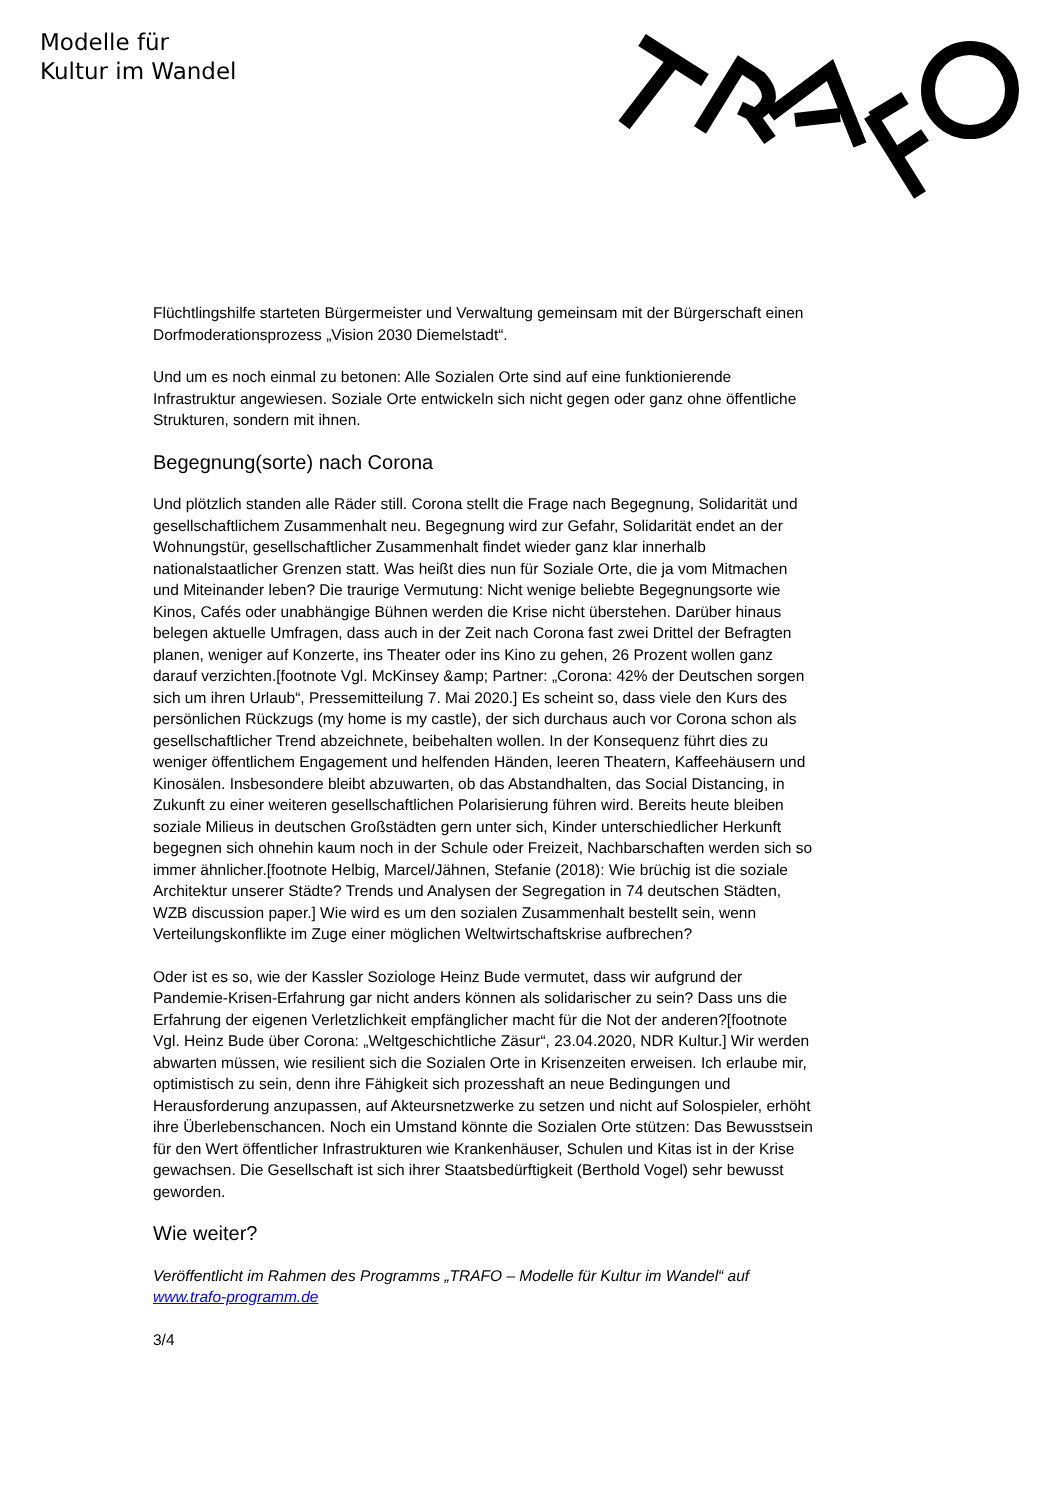Modelle für
Kultur im Wandel
Flüchtlingshilfe starteten Bürgermeister und Verwaltung gemeinsam mit der Bürgerschaft einen Dorfmoderationsprozess „Vision 2030 Diemelstadt“.
Und um es noch einmal zu betonen: Alle Sozialen Orte sind auf eine funktionierende Infrastruktur angewiesen. Soziale Orte entwickeln sich nicht gegen oder ganz ohne öffentliche Strukturen, sondern mit ihnen.
Begegnung(sorte) nach Corona
Und plötzlich standen alle Räder still. Corona stellt die Frage nach Begegnung, Solidarität und gesellschaftlichem Zusammenhalt neu. Begegnung wird zur Gefahr, Solidarität endet an der Wohnungstür, gesellschaftlicher Zusammenhalt findet wieder ganz klar innerhalb nationalstaatlicher Grenzen statt. Was heißt dies nun für Soziale Orte, die ja vom Mitmachen und Miteinander leben? Die traurige Vermutung: Nicht wenige beliebte Begegnungsorte wie Kinos, Cafés oder unabhängige Bühnen werden die Krise nicht überstehen. Darüber hinaus belegen aktuelle Umfragen, dass auch in der Zeit nach Corona fast zwei Drittel der Befragten planen, weniger auf Konzerte, ins Theater oder ins Kino zu gehen, 26 Prozent wollen ganz darauf verzichten.[footnote Vgl. McKinsey &amp; Partner: „Corona: 42% der Deutschen sorgen sich um ihren Urlaub“, Pressemitteilung 7. Mai 2020.] Es scheint so, dass viele den Kurs des persönlichen Rückzugs (my home is my castle), der sich durchaus auch vor Corona schon als gesellschaftlicher Trend abzeichnete, beibehalten wollen. In der Konsequenz führt dies zu weniger öffentlichem Engagement und helfenden Händen, leeren Theatern, Kaffeehäusern und Kinosälen. Insbesondere bleibt abzuwarten, ob das Abstandhalten, das Social Distancing, in Zukunft zu einer weiteren gesellschaftlichen Polarisierung führen wird. Bereits heute bleiben soziale Milieus in deutschen Großstädten gern unter sich, Kinder unterschiedlicher Herkunft begegnen sich ohnehin kaum noch in der Schule oder Freizeit, Nachbarschaften werden sich so immer ähnlicher.[footnote Helbig, Marcel/Jähnen, Stefanie (2018): Wie brüchig ist die soziale Architektur unserer Städte? Trends und Analysen der Segregation in 74 deutschen Städten, WZB discussion paper.] Wie wird es um den sozialen Zusammenhalt bestellt sein, wenn Verteilungskonflikte im Zuge einer möglichen Weltwirtschaftskrise aufbrechen?
Oder ist es so, wie der Kassler Soziologe Heinz Bude vermutet, dass wir aufgrund der Pandemie-Krisen-Erfahrung gar nicht anders können als solidarischer zu sein? Dass uns die Erfahrung der eigenen Verletzlichkeit empfänglicher macht für die Not der anderen?[footnote Vgl. Heinz Bude über Corona: „Weltgeschichtliche Zäsur“, 23.04.2020, NDR Kultur.] Wir werden abwarten müssen, wie resilient sich die Sozialen Orte in Krisenzeiten erweisen. Ich erlaube mir, optimistisch zu sein, denn ihre Fähigkeit sich prozesshaft an neue Bedingungen und Herausforderung anzupassen, auf Akteursnetzwerke zu setzen und nicht auf Solospieler, erhöht ihre Überlebenschancen. Noch ein Umstand könnte die Sozialen Orte stützen: Das Bewusstsein für den Wert öffentlicher Infrastrukturen wie Krankenhäuser, Schulen und Kitas ist in der Krise gewachsen. Die Gesellschaft ist sich ihrer Staatsbedürftigkeit (Berthold Vogel) sehr bewusst geworden.
Wie weiter?
Veröffentlicht im Rahmen des Programms „TRAFO – Modelle für Kultur im Wandel“ auf www.trafo-programm.de
3/4